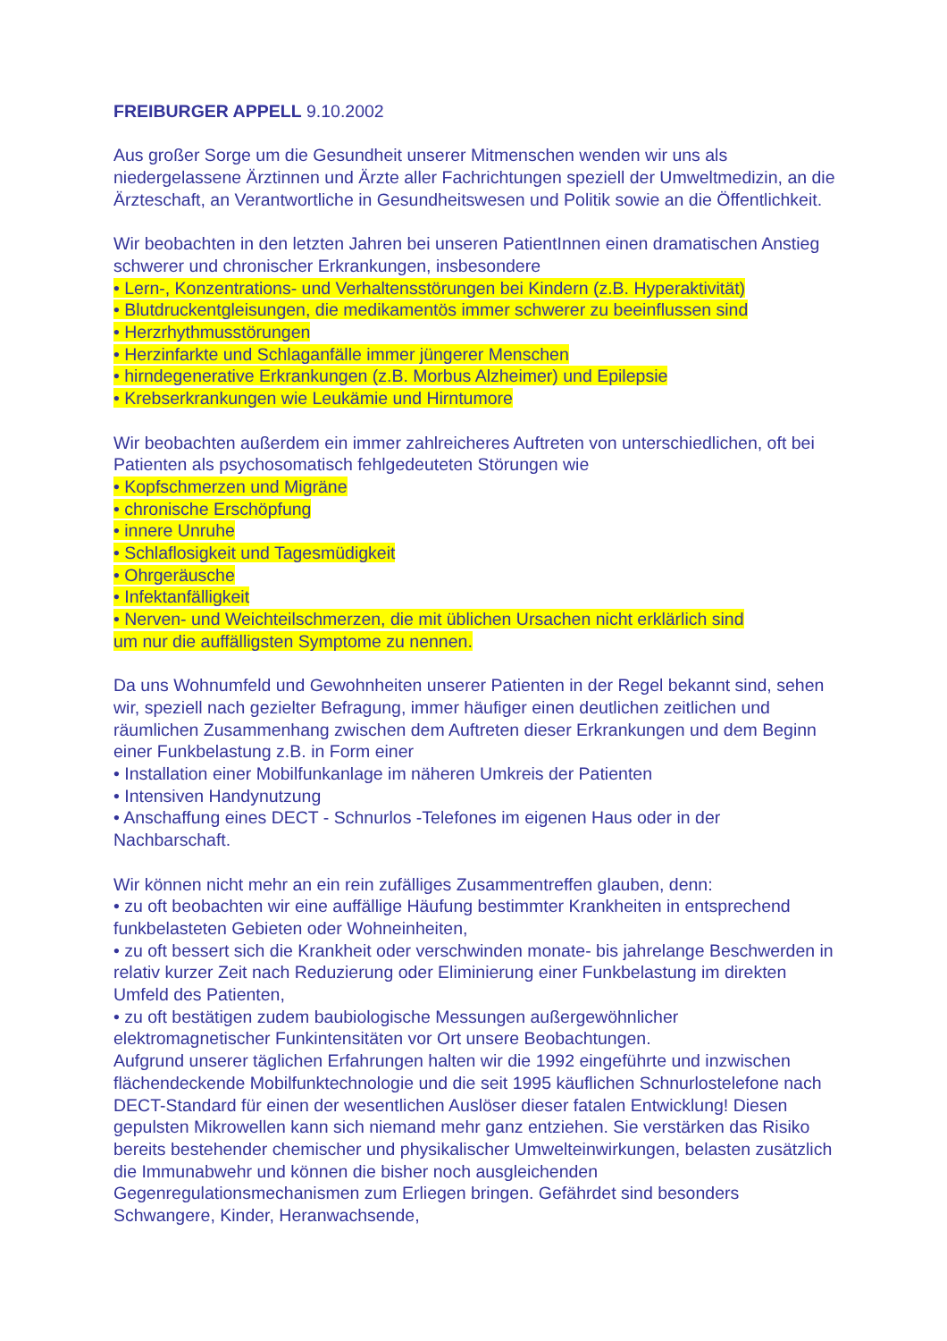FREIBURGER APPELL 9.10.2002
Aus großer Sorge um die Gesundheit unserer Mitmenschen wenden wir uns als niedergelassene Ärztinnen und Ärzte aller Fachrichtungen speziell der Umweltmedizin, an die Ärzteschaft, an Verantwortliche in Gesundheitswesen und Politik sowie an die Öffentlichkeit.
Wir beobachten in den letzten Jahren bei unseren PatientInnen einen dramatischen Anstieg schwerer und chronischer Erkrankungen, insbesondere
• Lern-, Konzentrations- und Verhaltensstörungen bei Kindern (z.B. Hyperaktivität)
• Blutdruckentgleisungen, die medikamentös immer schwerer zu beeinflussen sind
• Herzrhythmusstörungen
• Herzinfarkte und Schlaganfälle immer jüngerer Menschen
• hirndegenerative Erkrankungen (z.B. Morbus Alzheimer) und Epilepsie
• Krebserkrankungen wie Leukämie und Hirntumore
Wir beobachten außerdem ein immer zahlreicheres Auftreten von unterschiedlichen, oft bei Patienten als psychosomatisch fehlgedeuteten Störungen wie
• Kopfschmerzen und Migräne
• chronische Erschöpfung
• innere Unruhe
• Schlaflosigkeit und Tagesmüdigkeit
• Ohrgeräusche
• Infektanfälligkeit
• Nerven- und Weichteilschmerzen, die mit üblichen Ursachen nicht erklärlich sind
um nur die auffälligsten Symptome zu nennen.
Da uns Wohnumfeld und Gewohnheiten unserer Patienten in der Regel bekannt sind, sehen wir, speziell nach gezielter Befragung, immer häufiger einen deutlichen zeitlichen und räumlichen Zusammenhang zwischen dem Auftreten dieser Erkrankungen und dem Beginn einer Funkbelastung z.B. in Form einer
• Installation einer Mobilfunkanlage im näheren Umkreis der Patienten
• Intensiven Handynutzung
• Anschaffung eines DECT - Schnurlos -Telefones im eigenen Haus oder in der Nachbarschaft.
Wir können nicht mehr an ein rein zufälliges Zusammentreffen glauben, denn:
• zu oft beobachten wir eine auffällige Häufung bestimmter Krankheiten in entsprechend funkbelasteten Gebieten oder Wohneinheiten,
• zu oft bessert sich die Krankheit oder verschwinden monate- bis jahrelange Beschwerden in relativ kurzer Zeit nach Reduzierung oder Eliminierung einer Funkbelastung im direkten Umfeld des Patienten,
• zu oft bestätigen zudem baubiologische Messungen außergewöhnlicher elektromagnetischer Funkintensitäten vor Ort unsere Beobachtungen.
Aufgrund unserer täglichen Erfahrungen halten wir die 1992 eingeführte und inzwischen flächendeckende Mobilfunktechnologie und die seit 1995 käuflichen Schnurlostelefone nach DECT-Standard für einen der wesentlichen Auslöser dieser fatalen Entwicklung! Diesen gepulsten Mikrowellen kann sich niemand mehr ganz entziehen. Sie verstärken das Risiko bereits bestehender chemischer und physikalischer Umwelteinwirkungen, belasten zusätzlich die Immunabwehr und können die bisher noch ausgleichenden Gegenregulationsmechanismen zum Erliegen bringen. Gefährdet sind besonders Schwangere, Kinder, Heranwachsende,